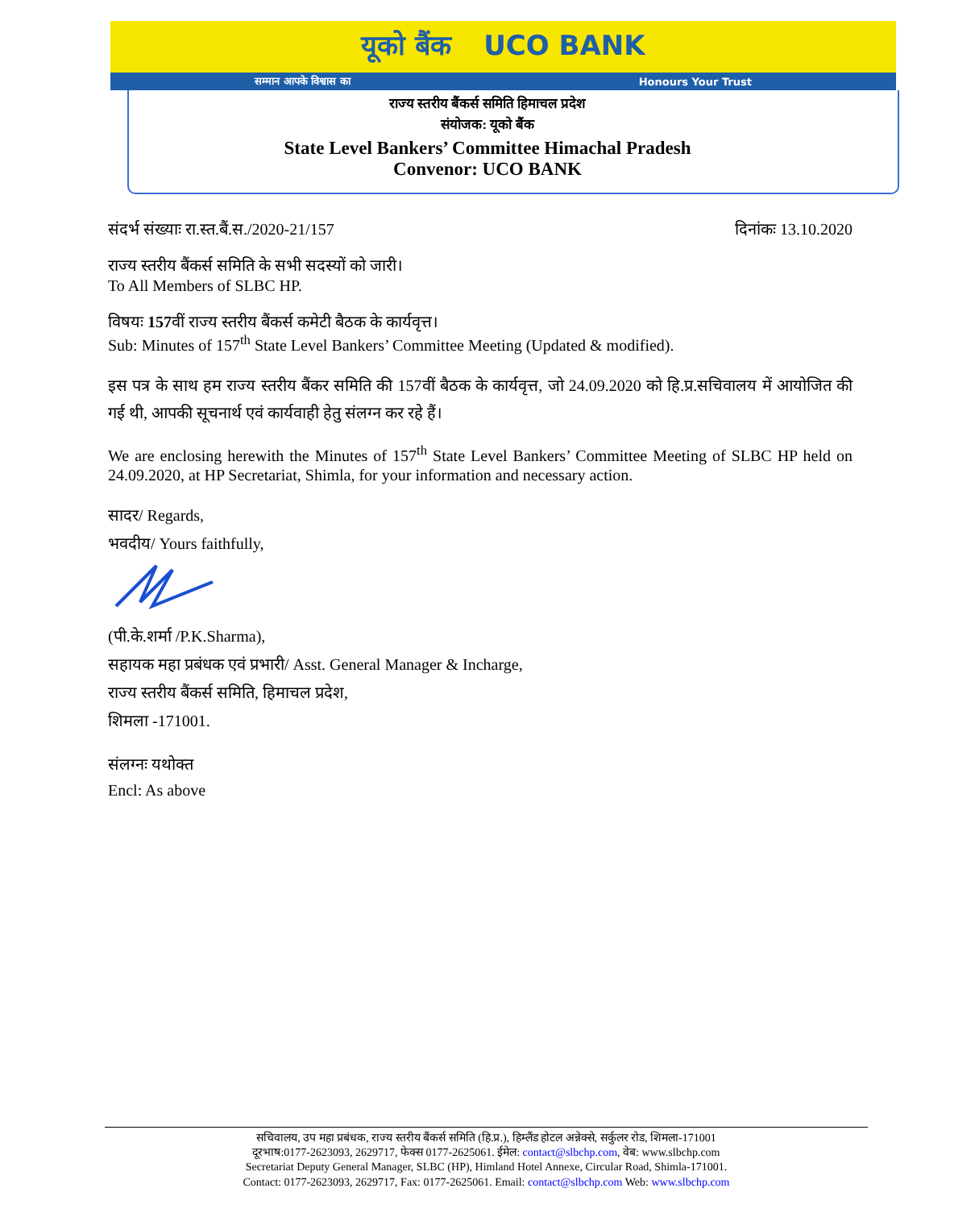यूको बैंक UCO BANK
सम्मान आपके विश्वास का Honours Your Trust
राज्य स्तरीय बैंकर्स समिति हिमाचल प्रदेश
संयोजक: यूको बैंक
State Level Bankers’ Committee Himachal Pradesh
Convenor: UCO BANK
संदर्भ संख्याः रा.स्त.बैं.स./2020-21/157 दिनांकः 13.10.2020
राज्य स्तरीय बैंकर्स समिति के सभी सदस्यों को जारी।
To All Members of SLBC HP.
विषयः 157वीं राज्य स्तरीय बैंकर्स कमेटी बैठक के कार्यवृत्त।
Sub: Minutes of 157<sup>th</sup> State Level Bankers’ Committee Meeting (Updated & modified).
इस पत्र के साथ हम राज्य स्तरीय बैंकर समिति की 157वीं बैठक के कार्यवृत्त, जो 24.09.2020 को हि.प्र.सचिवालय में आयोजित की गई थी, आपकी सूचनार्थ एवं कार्यवाही हेतु संलग्न कर रहे हैं।
We are enclosing herewith the Minutes of 157<sup>th</sup> State Level Bankers’ Committee Meeting of SLBC HP held on 24.09.2020, at HP Secretariat, Shimla, for your information and necessary action.
सादर/ Regards,
भवदीय/ Yours faithfully,
(पी.के.शर्मा /P.K.Sharma),
सहायक महा प्रबंधक एवं प्रभारी/ Asst. General Manager & Incharge,
राज्य स्तरीय बैंकर्स समिति, हिमाचल प्रदेश,
शिमला -171001.
संलग्नः यथोक्त
Encl: As above
सचिवालय, उप महा प्रबंधक, राज्य स्तरीय बैंकर्स समिति (हि.प्र.), हिम्लैंड होटल अन्नेक्से, सर्कुलर रोड, शिमला-171001
दूरभाष:0177-2623093, 2629717, फेक्स 0177-2625061. ईमेल: contact@slbchp.com, वेब: www.slbchp.com
Secretariat Deputy General Manager, SLBC (HP), Himland Hotel Annexe, Circular Road, Shimla-171001.
Contact: 0177-2623093, 2629717, Fax: 0177-2625061. Email: contact@slbchp.com Web: www.slbchp.com